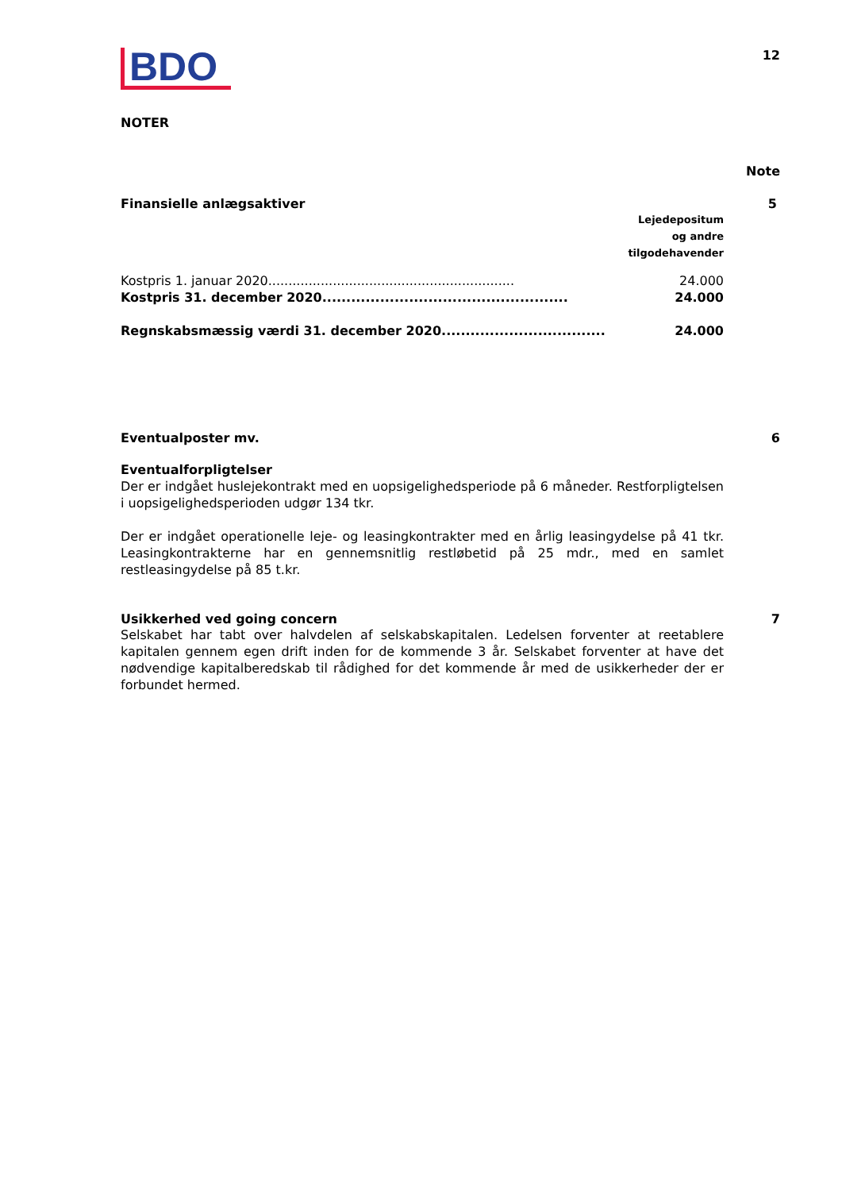BDO
12
NOTER
Note
Finansielle anlægsaktiver 5
Lejedepositum
og andre
tilgodehavender
| Kostpris 1. januar 2020............................................................. | 24.000 |
| Kostpris 31. december 2020................................................... | 24.000 |
| Regnskabsmæssig værdi 31. december 2020.................................. | 24.000 |
Eventualposter mv. 6
Eventualforpligtelser
Der er indgået huslejekontrakt med en uopsigelighedsperiode på 6 måneder. Restforpligtelsen i uopsigelighedsperioden udgør 134 tkr.
Der er indgået operationelle leje- og leasingkontrakter med en årlig leasingydelse på 41 tkr. Leasingkontrakterne har en gennemsnitlig restløbetid på 25 mdr., med en samlet restleasingydelse på 85 t.kr.
Usikkerhed ved going concern 7
Selskabet har tabt over halvdelen af selskabskapitalen. Ledelsen forventer at reetablere kapitalen gennem egen drift inden for de kommende 3 år. Selskabet forventer at have det nødvendige kapitalberedskab til rådighed for det kommende år med de usikkerheder der er forbundet hermed.